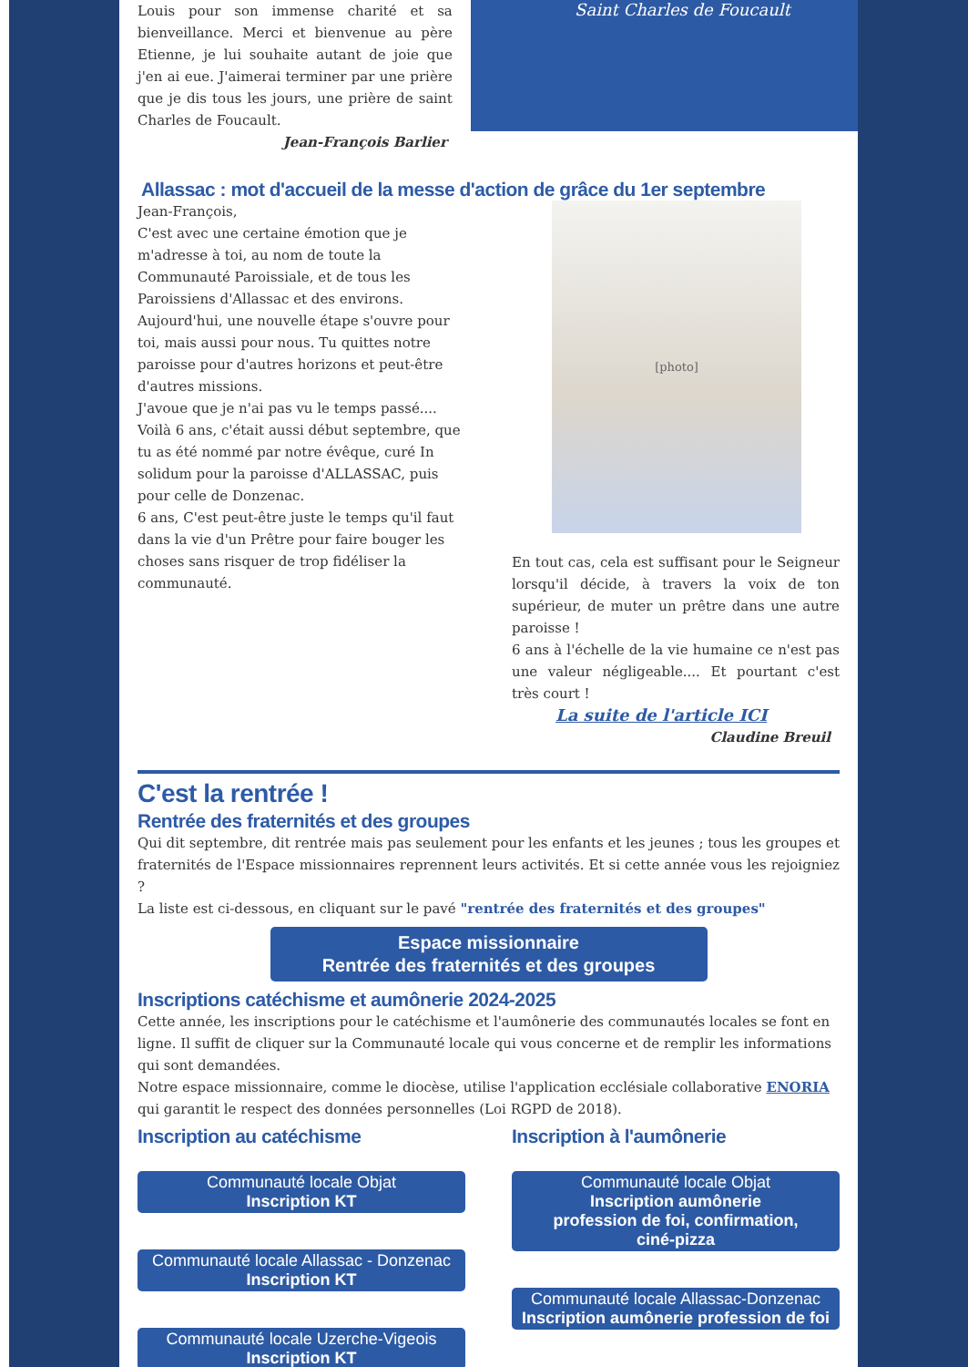Louis pour son immense charité et sa bienveillance. Merci et bienvenue au père Etienne, je lui souhaite autant de joie que j'en ai eue. J'aimerai terminer par une prière que je dis tous les jours, une prière de saint Charles de Foucault.
Jean-François Barlier
Saint Charles de Foucault
Allassac : mot d'accueil de la messe d'action de grâce du 1er septembre
Jean-François,
C'est avec une certaine émotion que je m'adresse à toi, au nom de toute la Communauté Paroissiale, et de tous les Paroissiens d'Allassac et des environs.
Aujourd'hui, une nouvelle étape s'ouvre pour toi, mais aussi pour nous. Tu quittes notre paroisse pour d'autres horizons et peut-être d'autres missions.
J'avoue que je n'ai pas vu le temps passé....
Voilà 6 ans, c'était aussi début septembre, que tu as été nommé par notre évêque, curé In solidum pour la paroisse d'ALLASSAC, puis pour celle de Donzenac.
6 ans, C'est peut-être juste le temps qu'il faut dans la vie d'un Prêtre pour faire bouger les choses sans risquer de trop fidéliser la communauté.
[photo]
En tout cas, cela est suffisant pour le Seigneur lorsqu'il décide, à travers la voix de ton supérieur, de muter un prêtre dans une autre paroisse !
6 ans à l'échelle de la vie humaine ce n'est pas une valeur négligeable.... Et pourtant c'est très court !
La suite de l'article ICI
Claudine Breuil
C'est la rentrée !
Rentrée des fraternités et des groupes
Qui dit septembre, dit rentrée mais pas seulement pour les enfants et les jeunes ; tous les groupes et fraternités de l'Espace missionnaires reprennent leurs activités. Et si cette année vous les rejoigniez ?
La liste est ci-dessous, en cliquant sur le pavé "rentrée des fraternités et des groupes"
Espace missionnaire
Rentrée des fraternités et des groupes
Inscriptions catéchisme et aumônerie 2024-2025
Cette année, les inscriptions pour le catéchisme et l'aumônerie des communautés locales se font en ligne. Il suffit de cliquer sur la Communauté locale qui vous concerne et de remplir les informations qui sont demandées.
Notre espace missionnaire, comme le diocèse, utilise l'application ecclésiale collaborative ENORIA qui garantit le respect des données personnelles (Loi RGPD de 2018).
Inscription au catéchisme
Communauté locale Objat
Inscription KT
Communauté locale Allassac - Donzenac
Inscription KT
Communauté locale Uzerche-Vigeois
Inscription KT
Inscription à l'aumônerie
Communauté locale Objat
Inscription aumônerie
profession de foi, confirmation,
ciné-pizza
Communauté locale Allassac-Donzenac
Inscription aumônerie profession de foi